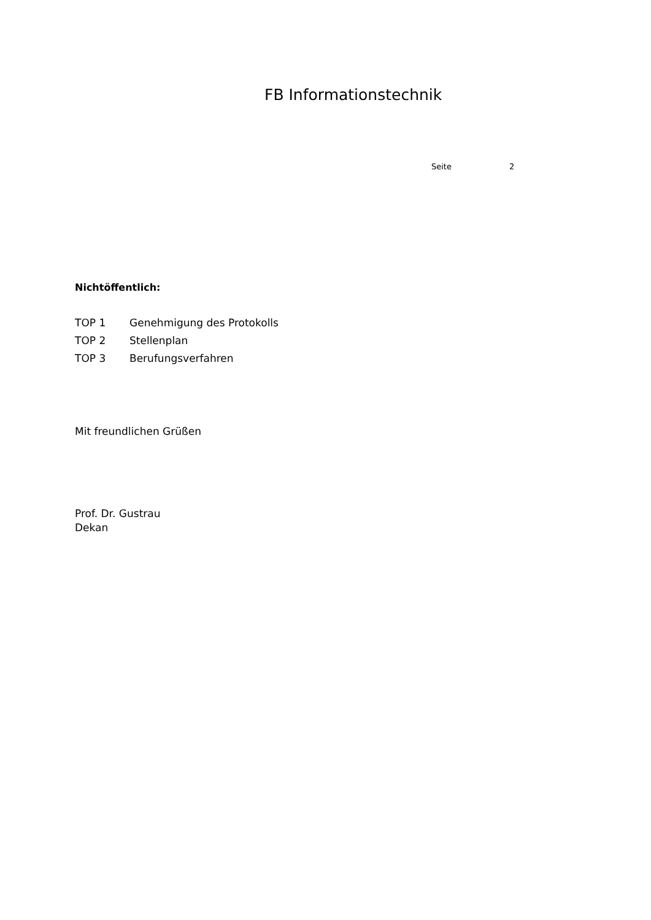FB Informationstechnik
Seite 2
Nichtöffentlich:
TOP 1 Genehmigung des Protokolls
TOP 2 Stellenplan
TOP 3 Berufungsverfahren
Mit freundlichen Grüßen
Prof. Dr. Gustrau
Dekan